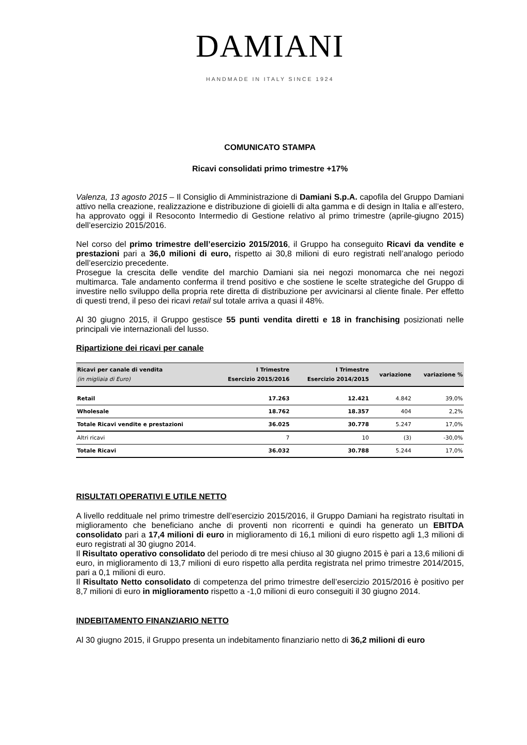DAMIANI
HANDMADE IN ITALY SINCE 1924
COMUNICATO STAMPA
Ricavi consolidati primo trimestre +17%
Valenza, 13 agosto 2015 – Il Consiglio di Amministrazione di Damiani S.p.A. capofila del Gruppo Damiani attivo nella creazione, realizzazione e distribuzione di gioielli di alta gamma e di design in Italia e all’estero, ha approvato oggi il Resoconto Intermedio di Gestione relativo al primo trimestre (aprile-giugno 2015) dell’esercizio 2015/2016.
Nel corso del primo trimestre dell’esercizio 2015/2016, il Gruppo ha conseguito Ricavi da vendite e prestazioni pari a 36,0 milioni di euro, rispetto ai 30,8 milioni di euro registrati nell’analogo periodo dell’esercizio precedente.
Prosegue la crescita delle vendite del marchio Damiani sia nei negozi monomarca che nei negozi multimarca. Tale andamento conferma il trend positivo e che sostiene le scelte strategiche del Gruppo di investire nello sviluppo della propria rete diretta di distribuzione per avvicinarsi al cliente finale. Per effetto di questi trend, il peso dei ricavi retail sul totale arriva a quasi il 48%.
Al 30 giugno 2015, il Gruppo gestisce 55 punti vendita diretti e 18 in franchising posizionati nelle principali vie internazionali del lusso.
Ripartizione dei ricavi per canale
| Ricavi per canale di vendita (in migliaia di Euro) | I Trimestre Esercizio 2015/2016 | I Trimestre Esercizio 2014/2015 | variazione | variazione % |
| --- | --- | --- | --- | --- |
| Retail | 17.263 | 12.421 | 4.842 | 39,0% |
| Wholesale | 18.762 | 18.357 | 404 | 2,2% |
| Totale Ricavi vendite e prestazioni | 36.025 | 30.778 | 5.247 | 17,0% |
| Altri ricavi | 7 | 10 | (3) | -30,0% |
| Totale Ricavi | 36.032 | 30.788 | 5.244 | 17,0% |
RISULTATI OPERATIVI E UTILE NETTO
A livello reddituale nel primo trimestre dell’esercizio 2015/2016, il Gruppo Damiani ha registrato risultati in miglioramento che beneficiano anche di proventi non ricorrenti e quindi ha generato un EBITDA consolidato pari a 17,4 milioni di euro in miglioramento di 16,1 milioni di euro rispetto agli 1,3 milioni di euro registrati al 30 giugno 2014.
Il Risultato operativo consolidato del periodo di tre mesi chiuso al 30 giugno 2015 è pari a 13,6 milioni di euro, in miglioramento di 13,7 milioni di euro rispetto alla perdita registrata nel primo trimestre 2014/2015, pari a 0,1 milioni di euro.
Il Risultato Netto consolidato di competenza del primo trimestre dell’esercizio 2015/2016 è positivo per 8,7 milioni di euro in miglioramento rispetto a -1,0 milioni di euro conseguiti il 30 giugno 2014.
INDEBITAMENTO FINANZIARIO NETTO
Al 30 giugno 2015, il Gruppo presenta un indebitamento finanziario netto di 36,2 milioni di euro